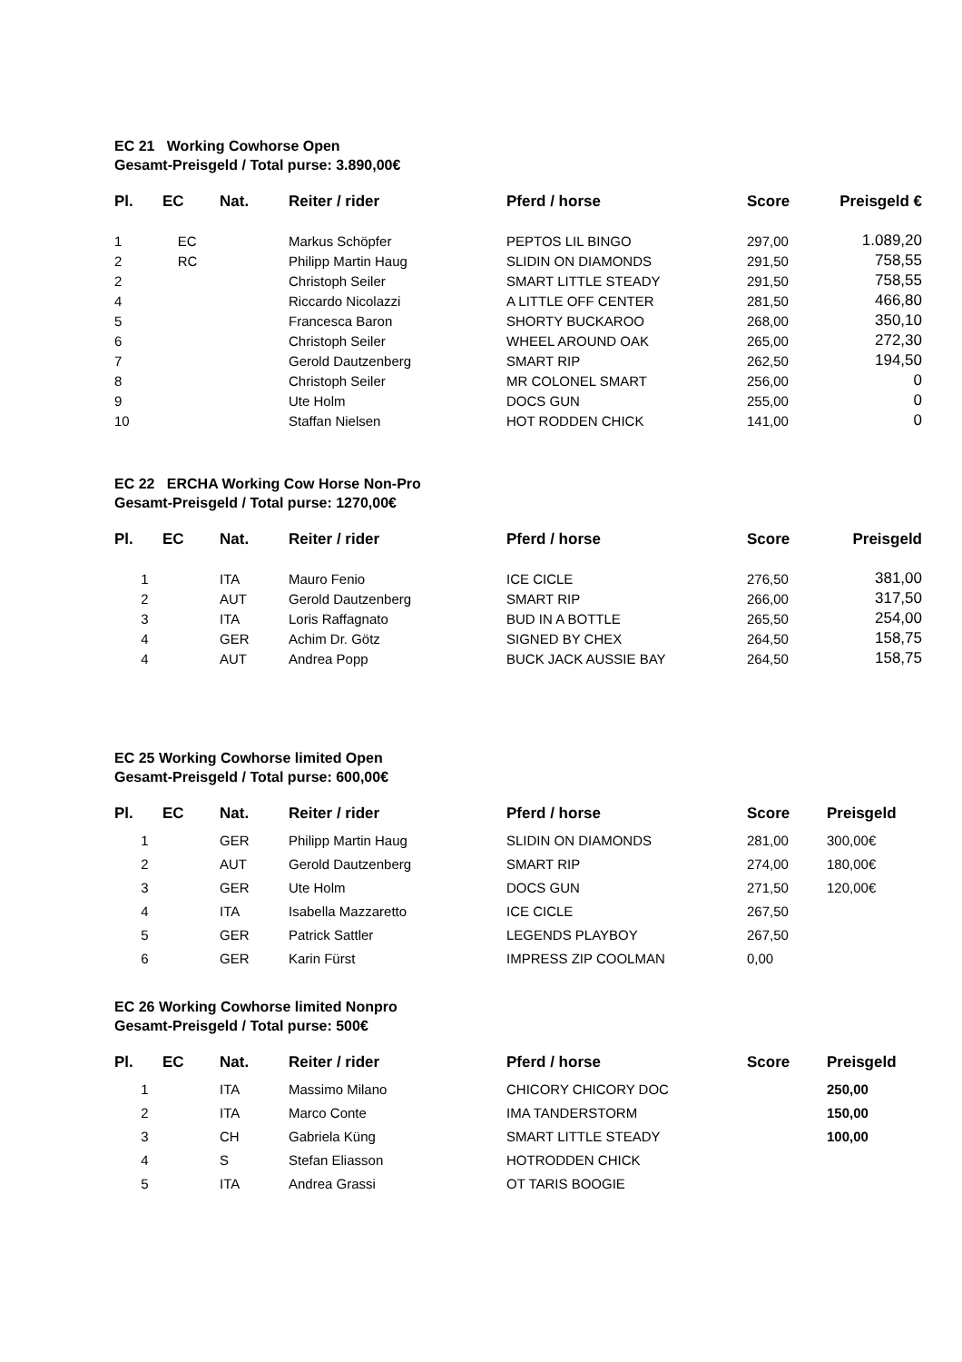EC 21 Working Cowhorse Open
Gesamt-Preisgeld / Total purse: 3.890,00€
| Pl. | EC | Nat. | Reiter / rider | Pferd / horse | Score | Preisgeld € |
| --- | --- | --- | --- | --- | --- | --- |
| 1 | EC | | Markus Schöpfer | PEPTOS LIL BINGO | 297,00 | 1.089,20 |
| 2 | RC | | Philipp Martin Haug | SLIDIN ON DIAMONDS | 291,50 | 758,55 |
| 2 | | | Christoph Seiler | SMART LITTLE STEADY | 291,50 | 758,55 |
| 4 | | | Riccardo Nicolazzi | A LITTLE OFF CENTER | 281,50 | 466,80 |
| 5 | | | Francesca Baron | SHORTY BUCKAROO | 268,00 | 350,10 |
| 6 | | | Christoph Seiler | WHEEL AROUND OAK | 265,00 | 272,30 |
| 7 | | | Gerold Dautzenberg | SMART RIP | 262,50 | 194,50 |
| 8 | | | Christoph Seiler | MR COLONEL SMART | 256,00 | 0 |
| 9 | | | Ute Holm | DOCS GUN | 255,00 | 0 |
| 10 | | | Staffan Nielsen | HOT RODDEN CHICK | 141,00 | 0 |
EC 22 ERCHA Working Cow Horse Non-Pro
Gesamt-Preisgeld / Total purse: 1270,00€
| Pl. | EC | Nat. | Reiter / rider | Pferd / horse | Score | Preisgeld |
| --- | --- | --- | --- | --- | --- | --- |
| 1 | | ITA | Mauro Fenio | ICE CICLE | 276,50 | 381,00 |
| 2 | | AUT | Gerold Dautzenberg | SMART RIP | 266,00 | 317,50 |
| 3 | | ITA | Loris Raffagnato | BUD IN A BOTTLE | 265,50 | 254,00 |
| 4 | | GER | Achim Dr. Götz | SIGNED BY CHEX | 264,50 | 158,75 |
| 4 | | AUT | Andrea Popp | BUCK JACK AUSSIE BAY | 264,50 | 158,75 |
EC 25 Working Cowhorse limited Open
Gesamt-Preisgeld / Total purse: 600,00€
| Pl. | EC | Nat. | Reiter / rider | Pferd / horse | Score | Preisgeld |
| --- | --- | --- | --- | --- | --- | --- |
| 1 | | GER | Philipp Martin Haug | SLIDIN ON DIAMONDS | 281,00 | 300,00€ |
| 2 | | AUT | Gerold Dautzenberg | SMART RIP | 274,00 | 180,00€ |
| 3 | | GER | Ute Holm | DOCS GUN | 271,50 | 120,00€ |
| 4 | | ITA | Isabella Mazzaretto | ICE CICLE | 267,50 | |
| 5 | | GER | Patrick Sattler | LEGENDS PLAYBOY | 267,50 | |
| 6 | | GER | Karin Fürst | IMPRESS ZIP COOLMAN | 0,00 | |
EC 26 Working Cowhorse limited Nonpro
Gesamt-Preisgeld / Total purse: 500€
| Pl. | EC | Nat. | Reiter / rider | Pferd / horse | Score | Preisgeld |
| --- | --- | --- | --- | --- | --- | --- |
| 1 | | ITA | Massimo Milano | CHICORY CHICORY DOC | | 250,00 |
| 2 | | ITA | Marco Conte | IMA TANDERSTORM | | 150,00 |
| 3 | | CH | Gabriela Küng | SMART LITTLE STEADY | | 100,00 |
| 4 | | S | Stefan Eliasson | HOTRODDEN CHICK | | |
| 5 | | ITA | Andrea Grassi | OT TARIS BOOGIE | | |